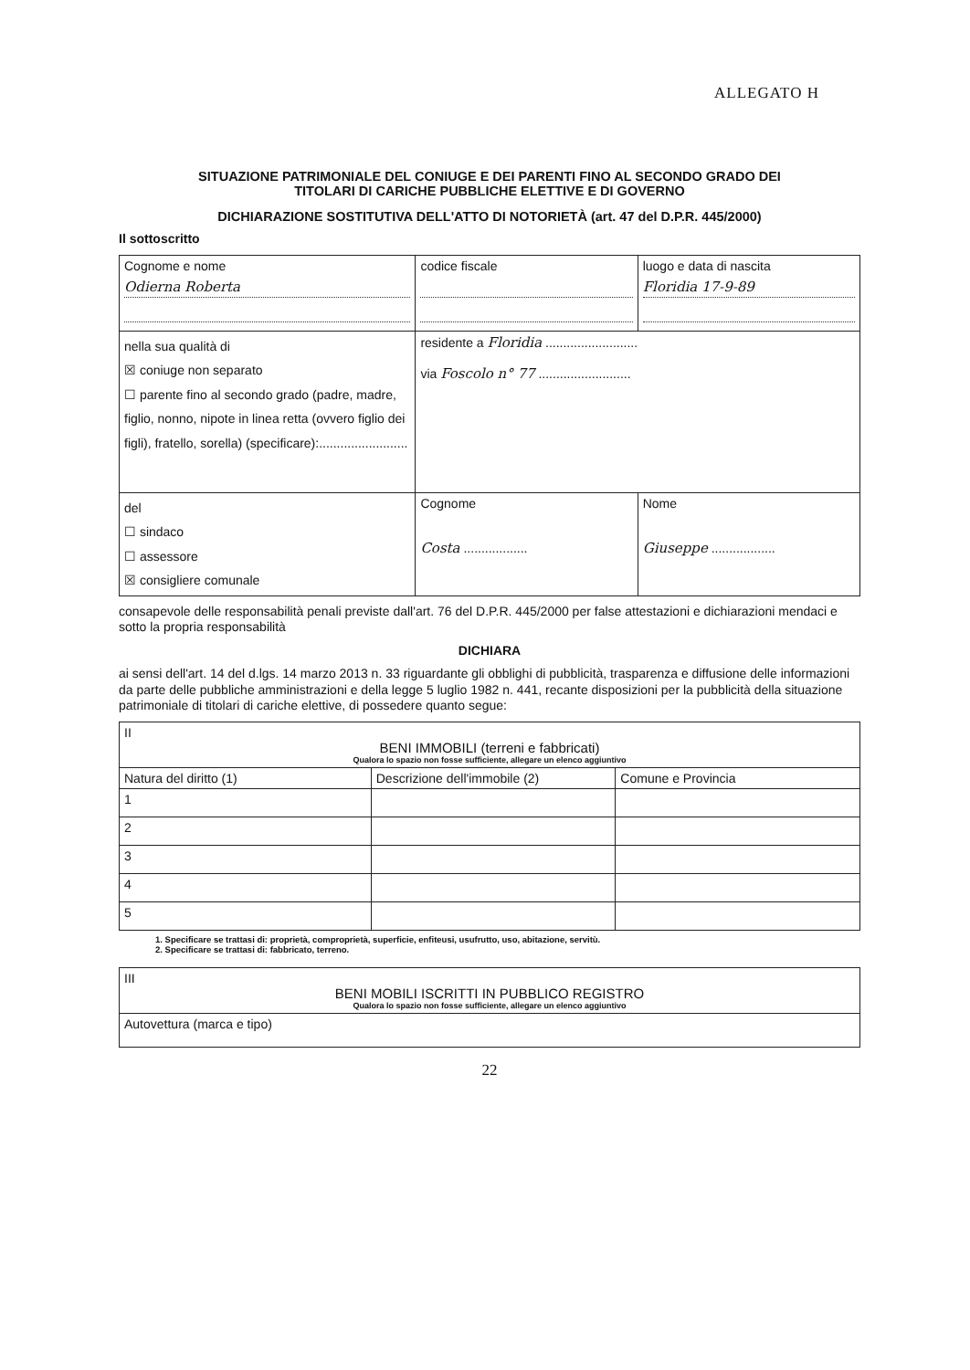ALLEGATO H
SITUAZIONE PATRIMONIALE DEL CONIUGE E DEI PARENTI FINO AL SECONDO GRADO DEI
TITOLARI DI CARICHE PUBBLICHE ELETTIVE E DI GOVERNO
DICHIARAZIONE SOSTITUTIVA DELL'ATTO DI NOTORIETÀ (art. 47 del D.P.R. 445/2000)
Il sottoscritto
| Cognome e nome Odierna Roberta | codice fiscale | luogo e data di nascita Floridia 17-9-89 |
| nella sua qualità di ☒ coniuge non separato ☐ parente fino al secondo grado (padre, madre, figlio, nonno, nipote in linea retta (ovvero figlio dei figli), fratello, sorella) (specificare):......................... | residente a Floridia .......................... via Foscolo n° 77 .......................... | |
| del ☐ sindaco ☐ assessore ☒ consigliere comunale | Cognome Costa .................. | Nome Giuseppe .................. |
consapevole delle responsabilità penali previste dall'art. 76 del D.P.R. 445/2000 per false attestazioni e dichiarazioni mendaci e sotto la propria responsabilità
DICHIARA
ai sensi dell'art. 14 del d.lgs. 14 marzo 2013 n. 33 riguardante gli obblighi di pubblicità, trasparenza e diffusione delle informazioni da parte delle pubbliche amministrazioni e della legge 5 luglio 1982 n. 441, recante disposizioni per la pubblicità della situazione patrimoniale di titolari di cariche elettive, di possedere quanto segue:
| II BENI IMMOBILI (terreni e fabbricati) Qualora lo spazio non fosse sufficiente, allegare un elenco aggiuntivo | | |
| Natura del diritto (1) | Descrizione dell'immobile (2) | Comune e Provincia |
| 1 | | |
| 2 | | |
| 3 | | |
| 4 | | |
| 5 | | |
1. Specificare se trattasi di: proprietà, comproprietà, superficie, enfiteusi, usufrutto, uso, abitazione, servitù.
2. Specificare se trattasi di: fabbricato, terreno.
| III BENI MOBILI ISCRITTI IN PUBBLICO REGISTRO Qualora lo spazio non fosse sufficiente, allegare un elenco aggiuntivo |
| Autovettura (marca e tipo) |
22